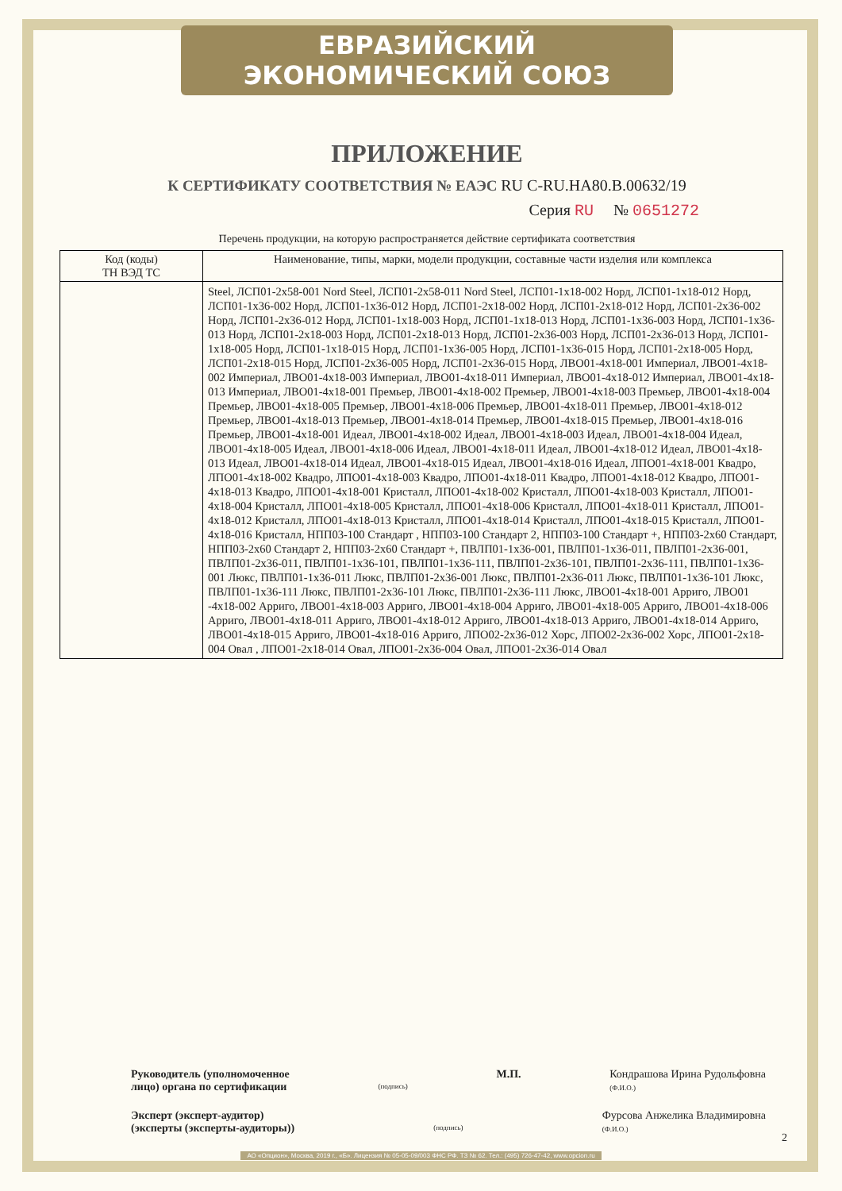ЕВРАЗИЙСКИЙ ЭКОНОМИЧЕСКИЙ СОЮЗ
ПРИЛОЖЕНИЕ
К СЕРТИФИКАТУ СООТВЕТСТВИЯ № ЕАЭС RU C-RU.HA80.B.00632/19
Серия RU № 0651272
Перечень продукции, на которую распространяется действие сертификата соответствия
| Код (коды) ТН ВЭД ТС | Наименование, типы, марки, модели продукции, составные части изделия или комплекса |
| --- | --- |
| | Steel, ЛСП01-2x58-001 Nord Steel, ЛСП01-2x58-011 Nord Steel, ЛСП01-1x18-002 Норд, ЛСП01-1x18-012 Норд, ЛСП01-1x36-002 Норд, ЛСП01-1x36-012 Норд, ЛСП01-2x18-002 Норд, ЛСП01-2x18-012 Норд, ЛСП01-2x36-002 Норд, ЛСП01-2x36-012 Норд, ЛСП01-1x18-003 Норд, ЛСП01-1x18-013 Норд, ЛСП01-1x36-003 Норд, ЛСП01-1x36-013 Норд, ЛСП01-2x18-003 Норд, ЛСП01-2x18-013 Норд, ЛСП01-2x36-003 Норд, ЛСП01-2x36-013 Норд, ЛСП01-1x18-005 Норд, ЛСП01-1x18-015 Норд, ЛСП01-1x36-005 Норд, ЛСП01-1x36-015 Норд, ЛСП01-2x18-005 Норд, ЛСП01-2x18-015 Норд, ЛСП01-2x36-005 Норд, ЛСП01-2x36-015 Норд, ЛВО01-4x18-001 Империал, ЛВО01-4x18-002 Империал, ЛВО01-4x18-003 Империал, ЛВО01-4x18-011 Империал, ЛВО01-4x18-012 Империал, ЛВО01-4x18-013 Империал, ЛВО01-4x18-001 Премьер, ЛВО01-4x18-002 Премьер, ЛВО01-4x18-003 Премьер, ЛВО01-4x18-004 Премьер, ЛВО01-4x18-005 Премьер, ЛВО01-4x18-006 Премьер, ЛВО01-4x18-011 Премьер, ЛВО01-4x18-012 Премьер, ЛВО01-4x18-013 Премьер, ЛВО01-4x18-014 Премьер, ЛВО01-4x18-015 Премьер, ЛВО01-4x18-016 Премьер, ЛВО01-4x18-001 Идеал, ЛВО01-4x18-002 Идеал, ЛВО01-4x18-003 Идеал, ЛВО01-4x18-004 Идеал, ЛВО01-4x18-005 Идеал, ЛВО01-4x18-006 Идеал, ЛВО01-4x18-011 Идеал, ЛВО01-4x18-012 Идеал, ЛВО01-4x18-013 Идеал, ЛВО01-4x18-014 Идеал, ЛВО01-4x18-015 Идеал, ЛВО01-4x18-016 Идеал, ЛПО01-4x18-001 Квадро, ЛПО01-4x18-002 Квадро, ЛПО01-4x18-003 Квадро, ЛПО01-4x18-011 Квадро, ЛПО01-4x18-012 Квадро, ЛПО01-4x18-013 Квадро, ЛПО01-4x18-001 Кристалл, ЛПО01-4x18-002 Кристалл, ЛПО01-4x18-003 Кристалл, ЛПО01-4x18-004 Кристалл, ЛПО01-4x18-005 Кристалл, ЛПО01-4x18-006 Кристалл, ЛПО01-4x18-011 Кристалл, ЛПО01-4x18-012 Кристалл, ЛПО01-4x18-013 Кристалл, ЛПО01-4x18-014 Кристалл, ЛПО01-4x18-015 Кристалл, ЛПО01-4x18-016 Кристалл, НПП03-100 Стандарт , НПП03-100 Стандарт 2, НПП03-100 Стандарт +, НПП03-2x60 Стандарт, НПП03-2x60 Стандарт 2, НПП03-2x60 Стандарт +, ПВЛП01-1x36-001, ПВЛП01-1x36-011, ПВЛП01-2x36-001, ПВЛП01-2x36-011, ПВЛП01-1x36-101, ПВЛП01-1x36-111, ПВЛП01-2x36-101, ПВЛП01-2x36-111, ПВЛП01-1x36-001 Люкс, ПВЛП01-1x36-011 Люкс, ПВЛП01-2x36-001 Люкс, ПВЛП01-2x36-011 Люкс, ПВЛП01-1x36-101 Люкс, ПВЛП01-1x36-111 Люкс, ПВЛП01-2x36-101 Люкс, ПВЛП01-2x36-111 Люкс, ЛВО01-4x18-001 Арриго, ЛВО01 -4x18-002 Арриго, ЛВО01-4x18-003 Арриго, ЛВО01-4x18-004 Арриго, ЛВО01-4x18-005 Арриго, ЛВО01-4x18-006 Арриго, ЛВО01-4x18-011 Арриго, ЛВО01-4x18-012 Арриго, ЛВО01-4x18-013 Арриго, ЛВО01-4x18-014 Арриго, ЛВО01-4x18-015 Арриго, ЛВО01-4x18-016 Арриго, ЛПО02-2x36-012 Хорс, ЛПО02-2x36-002 Хорс, ЛПО01-2x18-004 Овал , ЛПО01-2x18-014 Овал, ЛПО01-2x36-004 Овал, ЛПО01-2x36-014 Овал |
Руководитель (уполномоченное
лицо) органа по сертификации
(подпись)
М.П. Кондрашова Ирина Рудольфовна
(Ф.И.О.)
Эксперт (эксперт-аудитор)
(эксперты (эксперты-аудиторы))
(подпись)
Фурсова Анжелика Владимировна
(Ф.И.О.)
2
АО «Опцион», Москва, 2019 г., «Б». Лицензия № 05-05-09/003 ФНС РФ. ТЗ № 62. Тел.: (495) 726-47-42, www.opcion.ru